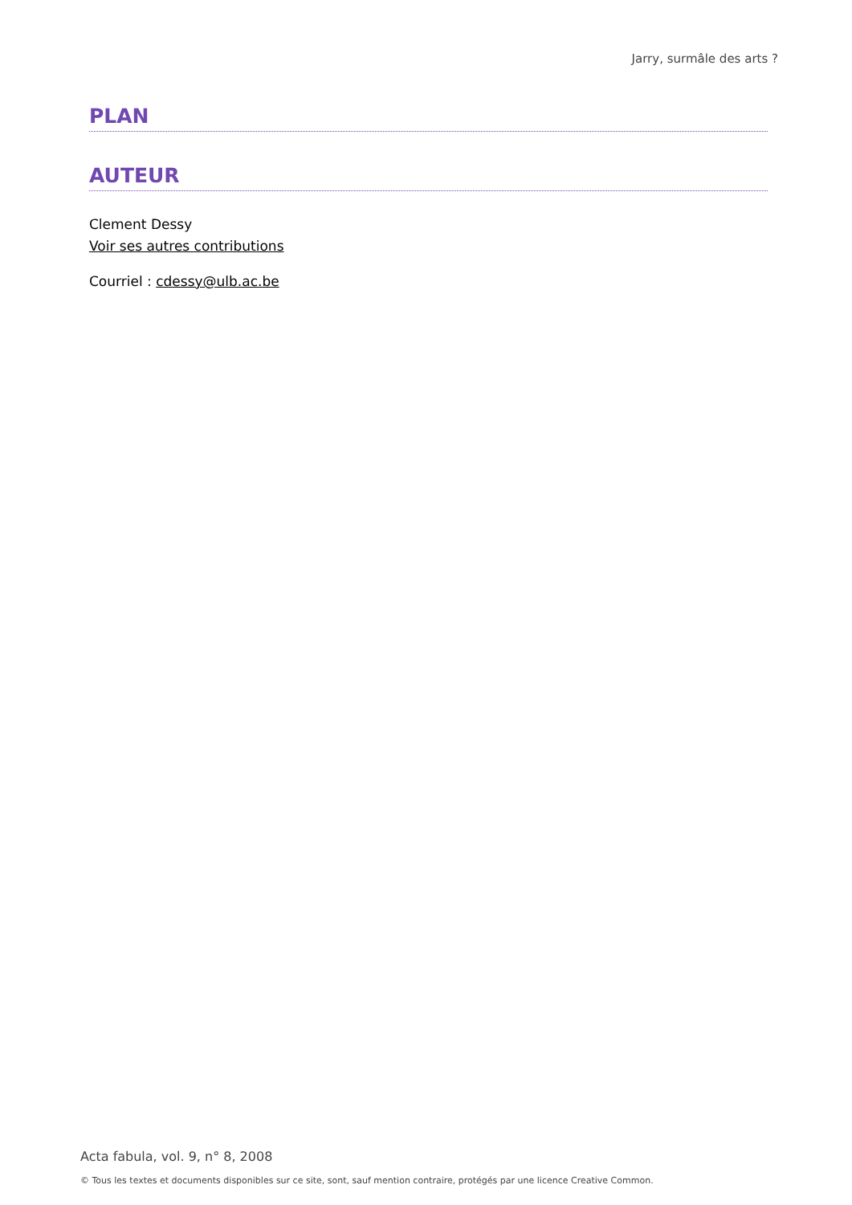Jarry, surmâle des arts ?
PLAN
AUTEUR
Clement Dessy
Voir ses autres contributions
Courriel : cdessy@ulb.ac.be
Acta fabula, vol. 9, n° 8, 2008
© Tous les textes et documents disponibles sur ce site, sont, sauf mention contraire, protégés par une licence Creative Common.